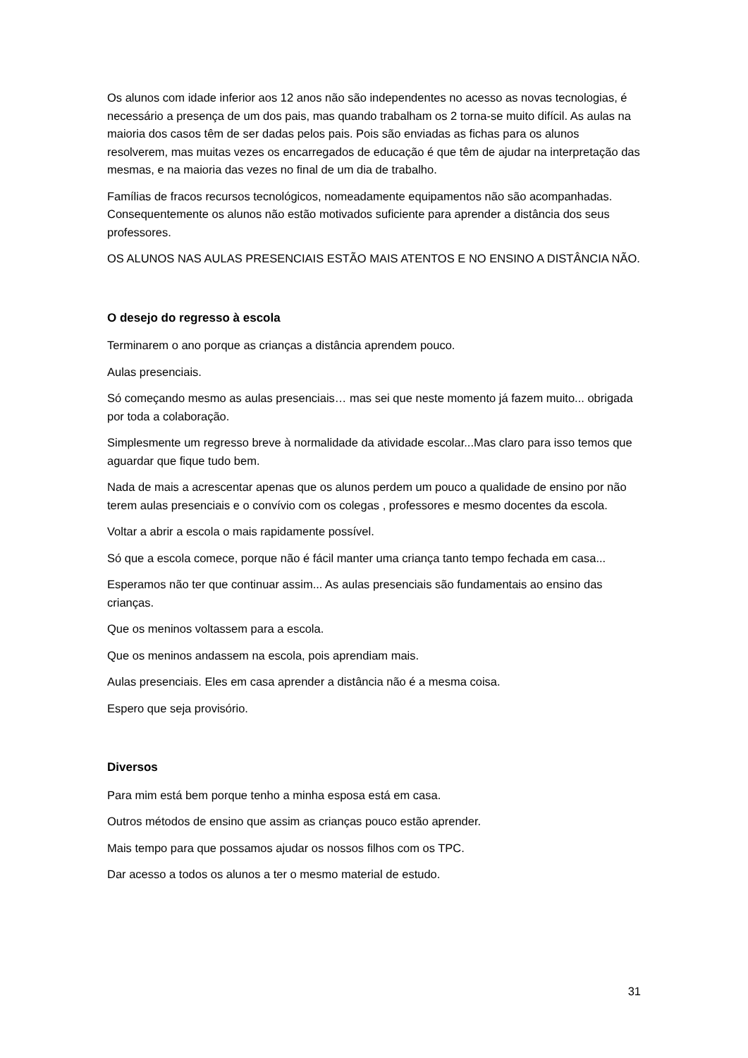Os alunos com idade inferior aos 12 anos não são independentes no acesso as novas tecnologias, é necessário a presença de um dos pais, mas quando trabalham os 2 torna-se muito difícil. As aulas na maioria dos casos têm de ser dadas pelos pais. Pois são enviadas as fichas para os alunos resolverem, mas muitas vezes os encarregados de educação é que têm de ajudar na interpretação das mesmas, e na maioria das vezes no final de um dia de trabalho.
Famílias de fracos recursos tecnológicos, nomeadamente equipamentos não são acompanhadas. Consequentemente os alunos não estão motivados suficiente para aprender a distância dos seus professores.
OS ALUNOS NAS AULAS PRESENCIAIS ESTÃO MAIS ATENTOS E NO ENSINO A DISTÂNCIA NÃO.
O desejo do regresso à escola
Terminarem o ano porque as crianças a distância aprendem pouco.
Aulas presenciais.
Só começando mesmo as aulas presenciais… mas sei que neste momento já fazem muito... obrigada por toda a colaboração.
Simplesmente um regresso breve à normalidade da atividade escolar...Mas claro para isso temos que aguardar que fique tudo bem.
Nada de mais a acrescentar apenas que os alunos perdem um pouco a qualidade de ensino por não terem aulas presenciais e o convívio com os colegas , professores e mesmo docentes da escola.
Voltar a abrir a escola o mais rapidamente possível.
Só que a escola comece, porque não é fácil manter uma criança tanto tempo fechada em casa...
Esperamos não ter que continuar assim... As aulas presenciais são fundamentais ao ensino das crianças.
Que os meninos voltassem para a escola.
Que os meninos andassem na escola, pois aprendiam mais.
Aulas presenciais. Eles em casa aprender a distância não é a mesma coisa.
Espero que seja provisório.
Diversos
Para mim está bem porque tenho a minha esposa está em casa.
Outros métodos de ensino que assim as crianças pouco estão aprender.
Mais tempo para que possamos ajudar os nossos filhos com os TPC.
Dar acesso a todos os alunos a ter o mesmo material de estudo.
31